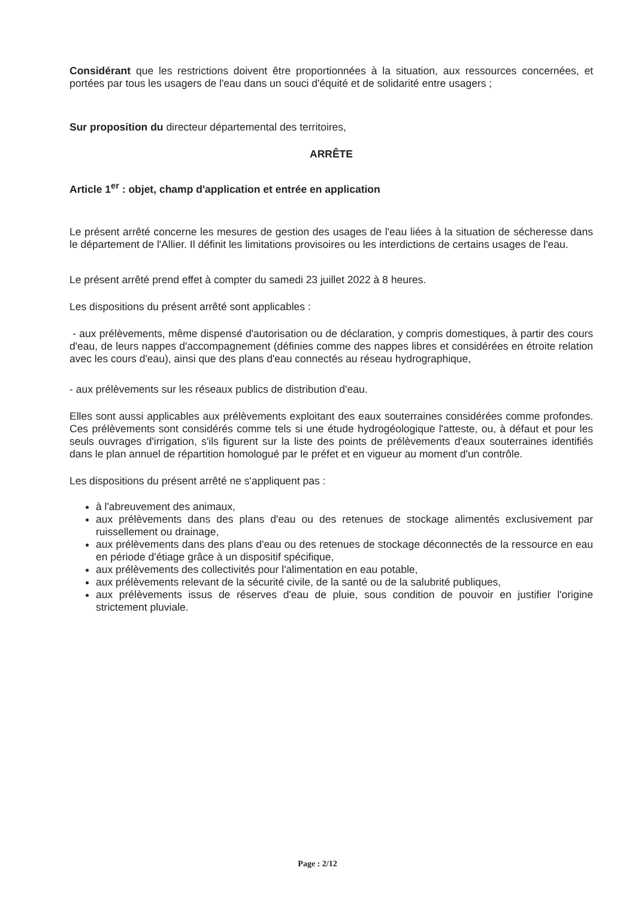Considérant que les restrictions doivent être proportionnées à la situation, aux ressources concernées, et portées par tous les usagers de l'eau dans un souci d'équité et de solidarité entre usagers ;
Sur proposition du directeur départemental des territoires,
ARRÊTE
Article 1<sup>er</sup> : objet, champ d'application et entrée en application
Le présent arrêté concerne les mesures de gestion des usages de l'eau liées à la situation de sécheresse dans le département de l'Allier. Il définit les limitations provisoires ou les interdictions de certains usages de l'eau.
Le présent arrêté prend effet à compter du samedi 23 juillet 2022 à 8 heures.
Les dispositions du présent arrêté sont applicables :
- aux prélèvements, même dispensé d'autorisation ou de déclaration, y compris domestiques, à partir des cours d'eau, de leurs nappes d'accompagnement (définies comme des nappes libres et considérées en étroite relation avec les cours d'eau), ainsi que des plans d'eau connectés au réseau hydrographique,
- aux prélèvements sur les réseaux publics de distribution d'eau.
Elles sont aussi applicables aux prélèvements exploitant des eaux souterraines considérées comme profondes. Ces prélèvements sont considérés comme tels si une étude hydrogéologique l'atteste, ou, à défaut et pour les seuls ouvrages d'irrigation, s'ils figurent sur la liste des points de prélèvements d'eaux souterraines identifiés dans le plan annuel de répartition homologué par le préfet et en vigueur au moment d'un contrôle.
Les dispositions du présent arrêté ne s'appliquent pas :
à l'abreuvement des animaux,
aux prélèvements dans des plans d'eau ou des retenues de stockage alimentés exclusivement par ruissellement ou drainage,
aux prélèvements dans des plans d'eau ou des retenues de stockage déconnectés de la ressource en eau en période d'étiage grâce à un dispositif spécifique,
aux prélèvements des collectivités pour l'alimentation en eau potable,
aux prélèvements relevant de la sécurité civile, de la santé ou de la salubrité publiques,
aux prélèvements issus de réserves d'eau de pluie, sous condition de pouvoir en justifier l'origine strictement pluviale.
Page : 2/12